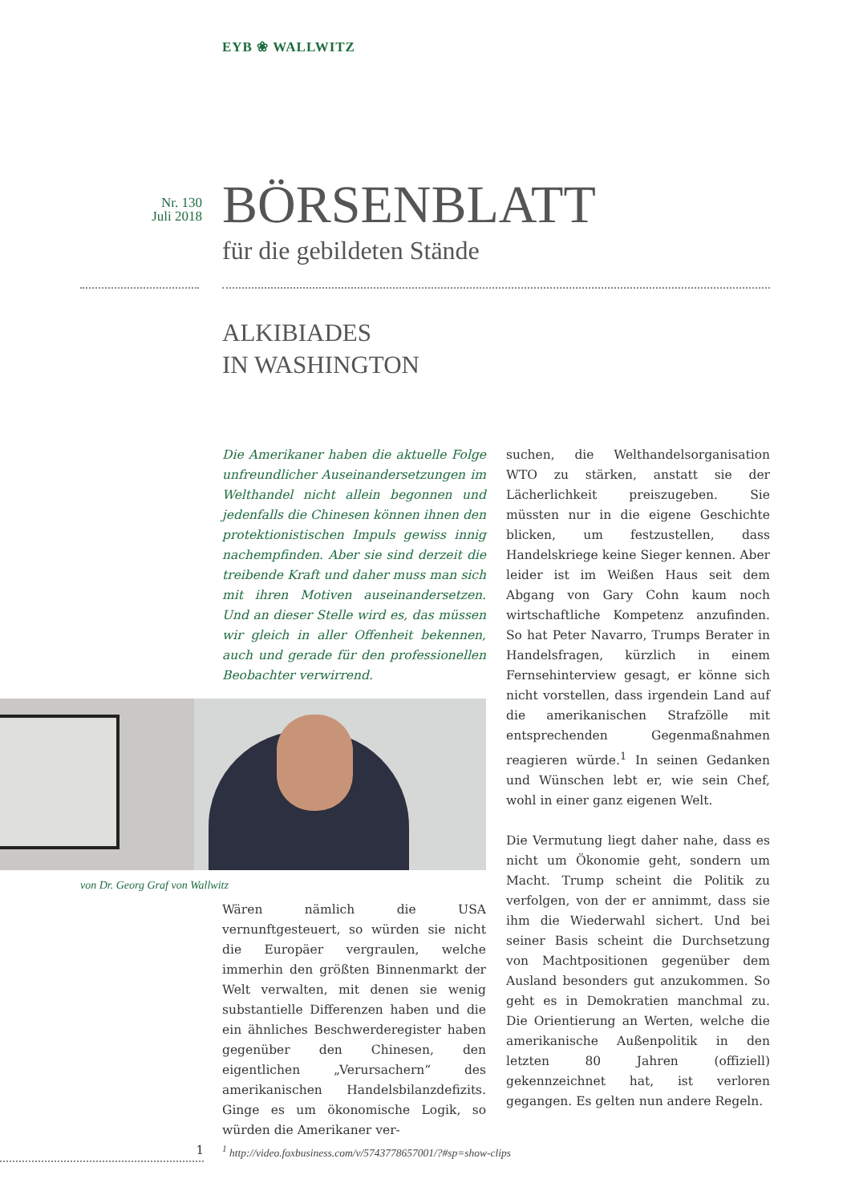EYB ❀ WALLWITZ
Nr. 130
Juli 2018
BÖRSENBLATT
für die gebildeten Stände
ALKIBIADES
IN WASHINGTON
Die Amerikaner haben die aktuelle Folge unfreundlicher Auseinandersetzungen im Welthandel nicht allein begonnen und jedenfalls die Chinesen können ihnen den protektionistischen Impuls gewiss innig nachempfinden. Aber sie sind derzeit die treibende Kraft und daher muss man sich mit ihren Motiven auseinandersetzen. Und an dieser Stelle wird es, das müssen wir gleich in aller Offenheit bekennen, auch und gerade für den professionellen Beobachter verwirrend.
von Dr. Georg Graf von Wallwitz
Wären nämlich die USA vernunftgesteuert, so würden sie nicht die Europäer vergraulen, welche immerhin den größten Binnenmarkt der Welt verwalten, mit denen sie wenig substantielle Differenzen haben und die ein ähnliches Beschwerderegister haben gegenüber den Chinesen, den eigentlichen „Verursachern“ des amerikanischen Handelsbilanzdefizits. Ginge es um ökonomische Logik, so würden die Amerikaner ver-
suchen, die Welthandelsorganisation WTO zu stärken, anstatt sie der Lächerlichkeit preiszugeben. Sie müssten nur in die eigene Geschichte blicken, um festzustellen, dass Handelskriege keine Sieger kennen. Aber leider ist im Weißen Haus seit dem Abgang von Gary Cohn kaum noch wirtschaftliche Kompetenz anzufinden. So hat Peter Navarro, Trumps Berater in Handelsfragen, kürzlich in einem Fernsehinterview gesagt, er könne sich nicht vorstellen, dass irgendein Land auf die amerikanischen Strafzölle mit entsprechenden Gegenmaßnahmen reagieren würde.<sup>1</sup> In seinen Gedanken und Wünschen lebt er, wie sein Chef, wohl in einer ganz eigenen Welt.
Die Vermutung liegt daher nahe, dass es nicht um Ökonomie geht, sondern um Macht. Trump scheint die Politik zu verfolgen, von der er annimmt, dass sie ihm die Wiederwahl sichert. Und bei seiner Basis scheint die Durchsetzung von Machtpositionen gegenüber dem Ausland besonders gut anzukommen. So geht es in Demokratien manchmal zu. Die Orientierung an Werten, welche die amerikanische Außenpolitik in den letzten 80 Jahren (offiziell) gekennzeichnet hat, ist verloren gegangen. Es gelten nun andere Regeln.
1
<sup>1</sup> http://video.foxbusiness.com/v/5743778657001/?#sp=show-clips